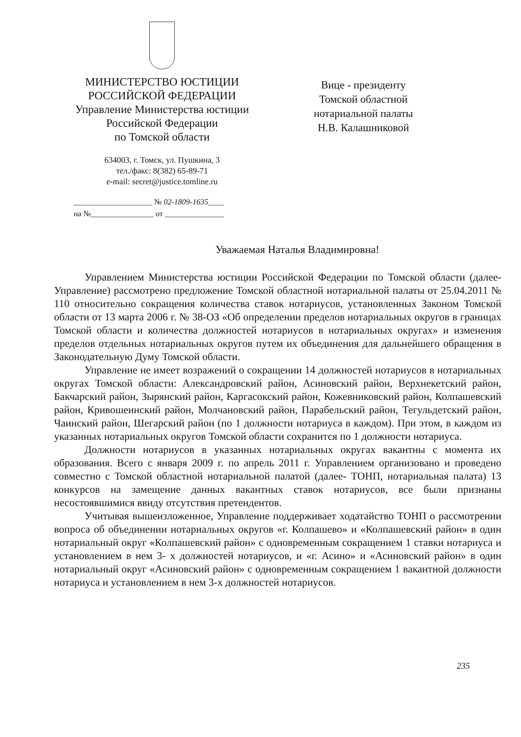МИНИСТЕРСТВО ЮСТИЦИИ
РОССИЙСКОЙ ФЕДЕРАЦИИ
Управление Министерства юстиции
Российской Федерации
по Томской области
634003, г. Томск, ул. Пушкина, 3
тел./факс: 8(382) 65-89-71
e-mail: secret@justice.tomline.ru
____________________ № 02-1809-1635____
на №________________ от _______________
Вице - президенту
Томской областной
нотариальной палаты
Н.В. Калашниковой
Уважаемая Наталья Владимировна!
Управлением Министерства юстиции Российской Федерации по Томской области (далее- Управление) рассмотрено предложение Томской областной нотариальной палаты от 25.04.2011 № 110 относительно сокращения количества ставок нотариусов, установленных Законом Томской области от 13 марта 2006 г. № 38-ОЗ «Об определении пределов нотариальных округов в границах Томской области и количества должностей нотариусов в нотариальных округах» и изменения пределов отдельных нотариальных округов путем их объединения для дальнейшего обращения в Законодательную Думу Томской области.
Управление не имеет возражений о сокращении 14 должностей нотариусов в нотариальных округах Томской области: Александровский район, Асиновский район, Верхнекетский район, Бакчарский район, Зырянский район, Каргасокский район, Кожевниковский район, Колпашевский район, Кривошеинский район, Молчановский район, Парабельский район, Тегульдетский район, Чаинский район, Шегарский район (по 1 должности нотариуса в каждом). При этом, в каждом из указанных нотариальных округов Томской области сохранится по 1 должности нотариуса.
Должности нотариусов в указанных нотариальных округах вакантны с момента их образования. Всего с января 2009 г. по апрель 2011 г. Управлением организовано и проведено совместно с Томской областной нотариальной палатой (далее- ТОНП, нотариальная палата) 13 конкурсов на замещение данных вакантных ставок нотариусов, все были признаны несостоявшимися ввиду отсутствия претендентов.
Учитывая вышеизложенное, Управление поддерживает ходатайство ТОНП о рассмотрении вопроса об объединении нотариальных округов «г. Колпашево» и «Колпашевский район» в один нотариальный округ «Колпашевский район» с одновременным сокращением 1 ставки нотариуса и установлением в нем 3- х должностей нотариусов, и «г. Асино» и «Асиновский район» в один нотариальный округ «Асиновский район» с одновременным сокращением 1 вакантной должности нотариуса и установлением в нем 3-х должностей нотариусов.
235